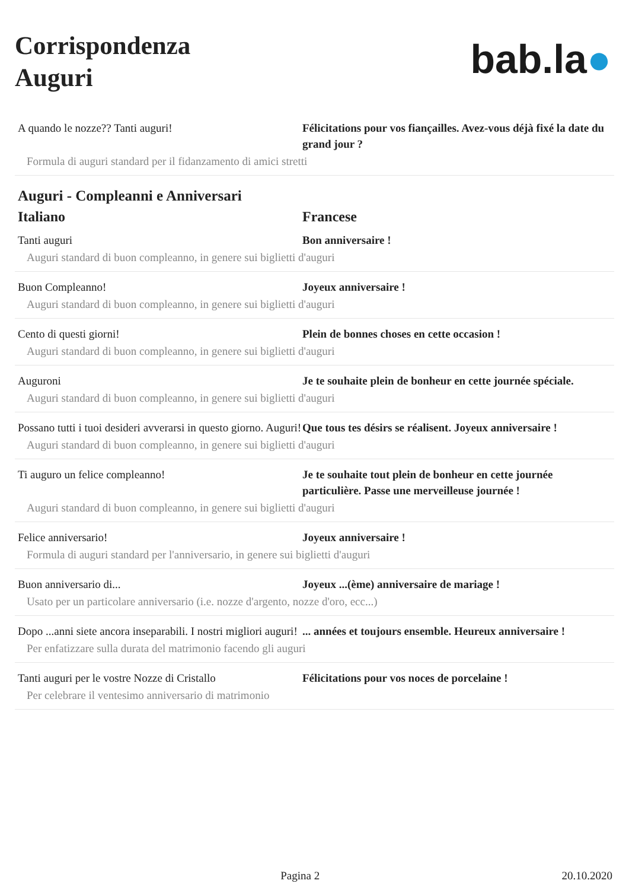Corrispondenza
Auguri
bab.la●
A quando le nozze?? Tanti auguri! Félicitations pour vos fiançailles. Avez-vous déjà fixé la date du grand jour ?
Formula di auguri standard per il fidanzamento di amici stretti
Auguri - Compleanni e Anniversari
Italiano Francese
Tanti auguri Bon anniversaire !
Auguri standard di buon compleanno, in genere sui biglietti d'auguri
Buon Compleanno! Joyeux anniversaire !
Auguri standard di buon compleanno, in genere sui biglietti d'auguri
Cento di questi giorni! Plein de bonnes choses en cette occasion !
Auguri standard di buon compleanno, in genere sui biglietti d'auguri
Auguroni Je te souhaite plein de bonheur en cette journée spéciale.
Auguri standard di buon compleanno, in genere sui biglietti d'auguri
Possano tutti i tuoi desideri avverarsi in questo giorno. Auguri!
Que tous tes désirs se réalisent. Joyeux anniversaire !
Auguri standard di buon compleanno, in genere sui biglietti d'auguri
Ti auguro un felice compleanno! Je te souhaite tout plein de bonheur en cette journée particulière. Passe une merveilleuse journée !
Auguri standard di buon compleanno, in genere sui biglietti d'auguri
Felice anniversario! Joyeux anniversaire !
Formula di auguri standard per l'anniversario, in genere sui biglietti d'auguri
Buon anniversario di... Joyeux ...(ème) anniversaire de mariage !
Usato per un particolare anniversario (i.e. nozze d'argento, nozze d'oro, ecc...)
Dopo ...anni siete ancora inseparabili. I nostri migliori auguri!
... années et toujours ensemble. Heureux anniversaire !
Per enfatizzare sulla durata del matrimonio facendo gli auguri
Tanti auguri per le vostre Nozze di Cristallo
Félicitations pour vos noces de porcelaine !
Per celebrare il ventesimo anniversario di matrimonio
Pagina 2 20.10.2020